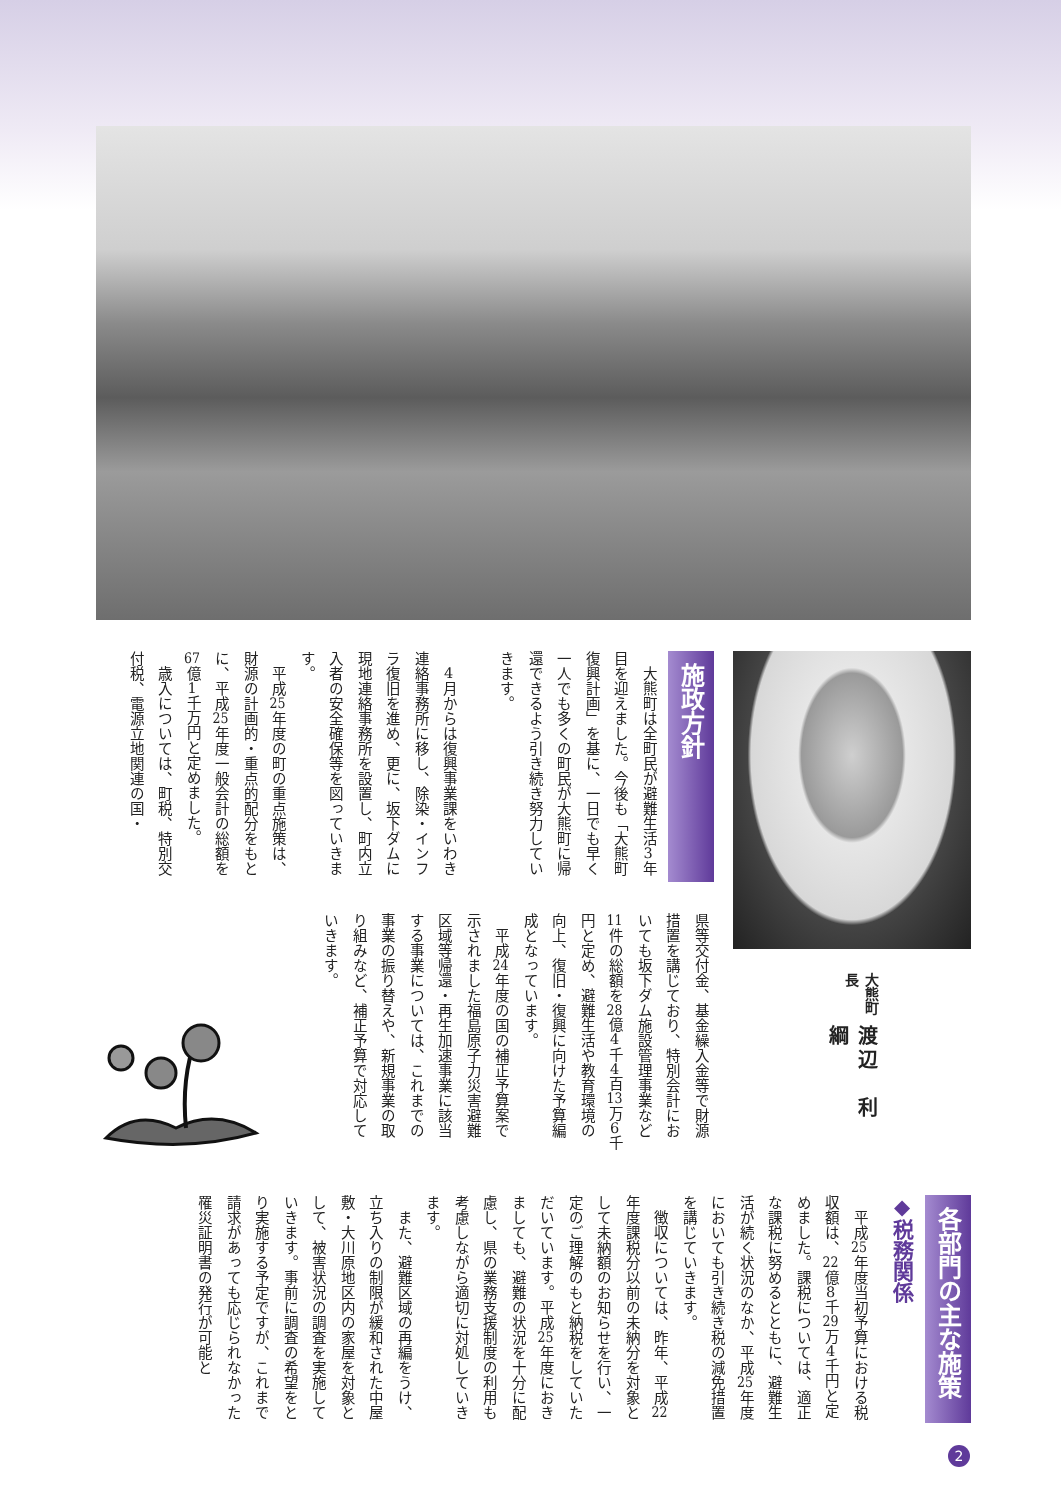大熊町長 渡辺　利綱
施政方針
大熊町は全町民が避難生活3年目を迎えました。今後も「大熊町復興計画」を基に、一日でも早く一人でも多くの町民が大熊町に帰還できるよう引き続き努力していきます。
　
4月からは復興事業課をいわき連絡事務所に移し、除染・インフラ復旧を進め、更に、坂下ダムに現地連絡事務所を設置し、町内立入者の安全確保等を図っていきます。
平成25年度の町の重点施策は、財源の計画的・重点的配分をもとに、平成25年度一般会計の総額を67億1千万円と定めました。
歳入については、町税、特別交付税、電源立地関連の国・
県等交付金、基金繰入金等で財源措置を講じており、特別会計においても坂下ダム施設管理事業など11件の総額を28億4千4百13万6千円と定め、避難生活や教育環境の向上、復旧・復興に向けた予算編成となっています。
平成24年度の国の補正予算案で示されました福島原子力災害避難区域等帰還・再生加速事業に該当する事業については、これまでの事業の振り替えや、新規事業の取り組みなど、補正予算で対応していきます。
各部門の主な施策
◆税務関係
平成25年度当初予算における税収額は、22億8千29万4千円と定めました。課税については、適正な課税に努めるとともに、避難生活が続く状況のなか、平成25年度においても引き続き税の減免措置を講じていきます。
徴収については、昨年、平成22年度課税分以前の未納分を対象として未納額のお知らせを行い、一定のご理解のもと納税をしていただいています。平成25年度におきましても、避難の状況を十分に配慮し、県の業務支援制度の利用も考慮しながら適切に対処していきます。
また、避難区域の再編をうけ、立ち入りの制限が緩和された中屋敷・大川原地区内の家屋を対象として、被害状況の調査を実施していきます。事前に調査の希望をとり実施する予定ですが、これまで請求があっても応じられなかった罹災証明書の発行が可能と
2